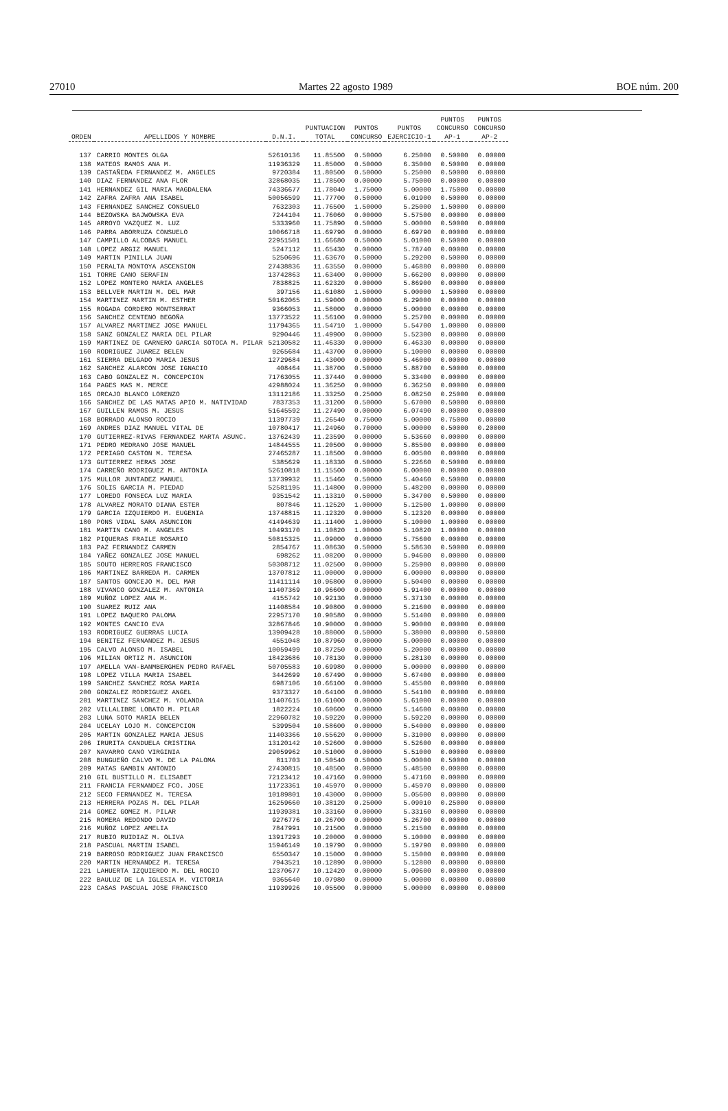27010 Martes 22 agosto 1989 BOE núm. 200
| ORDEN | APELLIDOS Y NOMBRE | D.N.I. | PUNTUACION TOTAL | PUNTOS CONCURSO | PUNTOS EJERCICIO-1 | PUNTOS CONCURSO AP-1 | PUNTOS CONCURSO AP-2 |
| --- | --- | --- | --- | --- | --- | --- | --- |
| 137 | CARRIO MONTES OLGA | 52610136 | 11.85500 | 0.50000 | 6.25000 | 0.50000 | 0.00000 |
| 138 | MATEOS RAMOS ANA M. | 11936329 | 11.85000 | 0.50000 | 6.35000 | 0.50000 | 0.00000 |
| 139 | CASTAÑEDA FERNANDEZ M. ANGELES | 9720384 | 11.80500 | 0.50000 | 5.25000 | 0.50000 | 0.00000 |
| 140 | DIAZ FERNANDEZ ANA FLOR | 32868035 | 11.78500 | 0.00000 | 5.75000 | 0.00000 | 0.00000 |
| 141 | HERNANDEZ GIL MARIA MAGDALENA | 74336677 | 11.78040 | 1.75000 | 5.00000 | 1.75000 | 0.00000 |
| 142 | ZAFRA ZAFRA ANA ISABEL | 50056599 | 11.77700 | 0.50000 | 6.01900 | 0.50000 | 0.00000 |
| 143 | FERNANDEZ SANCHEZ CONSUELO | 7632303 | 11.76500 | 1.50000 | 5.25000 | 1.50000 | 0.00000 |
| 144 | BEZOWSKA BAJWOWSKA EVA | 7244104 | 11.76060 | 0.00000 | 5.57500 | 0.00000 | 0.00000 |
| 145 | ARROYO VAZQUEZ M. LUZ | 5333960 | 11.75890 | 0.50000 | 5.00000 | 0.50000 | 0.00000 |
| 146 | PARRA ABORRUZA CONSUELO | 10066718 | 11.69790 | 0.00000 | 6.69790 | 0.00000 | 0.00000 |
| 147 | CAMPILLO ALCOBAS MANUEL | 22951501 | 11.66680 | 0.50000 | 5.01000 | 0.50000 | 0.00000 |
| 148 | LOPEZ ARGIZ MANUEL | 5247112 | 11.65430 | 0.00000 | 5.78740 | 0.00000 | 0.00000 |
| 149 | MARTIN PINILLA JUAN | 5250696 | 11.63670 | 0.50000 | 5.29200 | 0.50000 | 0.00000 |
| 150 | PERALTA MONTOYA ASCENSION | 27438836 | 11.63550 | 0.00000 | 5.46880 | 0.00000 | 0.00000 |
| 151 | TORRE CANO SERAFIN | 13742863 | 11.63400 | 0.00000 | 5.66200 | 0.00000 | 0.00000 |
| 152 | LOPEZ MONTERO MARIA ANGELES | 7838825 | 11.62320 | 0.00000 | 5.86900 | 0.00000 | 0.00000 |
| 153 | BELLVER MARTIN M. DEL MAR | 397156 | 11.61080 | 1.50000 | 5.00000 | 1.50000 | 0.00000 |
| 154 | MARTINEZ MARTIN M. ESTHER | 50162065 | 11.59000 | 0.00000 | 6.29000 | 0.00000 | 0.00000 |
| 155 | ROGADA CORDERO MONTSERRAT | 9366053 | 11.58000 | 0.00000 | 5.00000 | 0.00000 | 0.00000 |
| 156 | SANCHEZ CENTENO BEGOÑA | 13773522 | 11.56100 | 0.00000 | 5.25700 | 0.00000 | 0.00000 |
| 157 | ALVAREZ MARTINEZ JOSE MANUEL | 11794365 | 11.54710 | 1.00000 | 5.54700 | 1.00000 | 0.00000 |
| 158 | SANZ GONZALEZ MARIA DEL PILAR | 9290446 | 11.49900 | 0.00000 | 5.52300 | 0.00000 | 0.00000 |
| 159 | MARTINEZ DE CARNERO GARCIA SOTOCA M. PILAR | 52130582 | 11.46330 | 0.00000 | 6.46330 | 0.00000 | 0.00000 |
| 160 | RODRIGUEZ JUAREZ BELEN | 9265684 | 11.43700 | 0.00000 | 5.10000 | 0.00000 | 0.00000 |
| 161 | SIERRA DELGADO MARIA JESUS | 12729684 | 11.43000 | 0.00000 | 5.46000 | 0.00000 | 0.00000 |
| 162 | SANCHEZ ALARCON JOSE IGNACIO | 408464 | 11.38700 | 0.50000 | 5.88700 | 0.50000 | 0.00000 |
| 163 | CABO GONZALEZ M. CONCEPCION | 71763055 | 11.37440 | 0.00000 | 5.33400 | 0.00000 | 0.00000 |
| 164 | PAGES MAS M. MERCE | 42988024 | 11.36250 | 0.00000 | 6.36250 | 0.00000 | 0.00000 |
| 165 | ORCAJO BLANCO LORENZO | 13112186 | 11.33250 | 0.25000 | 6.08250 | 0.25000 | 0.00000 |
| 166 | SANCHEZ DE LAS MATAS APIO M. NATIVIDAD | 7837353 | 11.31200 | 0.50000 | 5.67000 | 0.50000 | 0.00000 |
| 167 | GUILLEN RAMOS M. JESUS | 51645592 | 11.27490 | 0.00000 | 6.07490 | 0.00000 | 0.00000 |
| 168 | BORRADO ALONSO ROCIO | 11397739 | 11.26540 | 0.75000 | 5.00000 | 0.75000 | 0.00000 |
| 169 | ANDRES DIAZ MANUEL VITAL DE | 10780417 | 11.24960 | 0.70000 | 5.00000 | 0.50000 | 0.20000 |
| 170 | GUTIERREZ-RIVAS FERNANDEZ MARTA ASUNC. | 13762439 | 11.23590 | 0.00000 | 5.53660 | 0.00000 | 0.00000 |
| 171 | PEDRO MEDRANO JOSE MANUEL | 14844555 | 11.20500 | 0.00000 | 5.85500 | 0.00000 | 0.00000 |
| 172 | PERIAGO CASTON M. TERESA | 27465287 | 11.18500 | 0.00000 | 6.00500 | 0.00000 | 0.00000 |
| 173 | GUTIERREZ HERAS JOSE | 5385629 | 11.18330 | 0.50000 | 5.22660 | 0.50000 | 0.00000 |
| 174 | CARREÑO RODRIGUEZ M. ANTONIA | 52610818 | 11.15500 | 0.00000 | 6.00000 | 0.00000 | 0.00000 |
| 175 | MULLOR JUNTADEZ MANUEL | 13739932 | 11.15460 | 0.50000 | 5.40460 | 0.50000 | 0.00000 |
| 176 | SOLIS GARCIA M. PIEDAD | 52581195 | 11.14800 | 0.00000 | 5.48200 | 0.00000 | 0.00000 |
| 177 | LOREDO FONSECA LUZ MARIA | 9351542 | 11.13310 | 0.50000 | 5.34700 | 0.50000 | 0.00000 |
| 178 | ALVAREZ MORATO DIANA ESTER | 807846 | 11.12520 | 1.00000 | 5.12500 | 1.00000 | 0.00000 |
| 179 | GARCIA IZQUIERDO M. EUGENIA | 13748815 | 11.12320 | 0.00000 | 5.12320 | 0.00000 | 0.00000 |
| 180 | PONS VIDAL SARA ASUNCION | 41494639 | 11.11400 | 1.00000 | 5.10000 | 1.00000 | 0.00000 |
| 181 | MARTIN CANO M. ANGELES | 10493170 | 11.10820 | 1.00000 | 5.10820 | 1.00000 | 0.00000 |
| 182 | PIQUERAS FRAILE ROSARIO | 50815325 | 11.09000 | 0.00000 | 5.75600 | 0.00000 | 0.00000 |
| 183 | PAZ FERNANDEZ CARMEN | 2854767 | 11.08630 | 0.50000 | 5.58630 | 0.50000 | 0.00000 |
| 184 | YAÑEZ GONZALEZ JOSE MANUEL | 698262 | 11.08200 | 0.00000 | 5.94600 | 0.00000 | 0.00000 |
| 185 | SOUTO HERREROS FRANCISCO | 50308712 | 11.02500 | 0.00000 | 5.25900 | 0.00000 | 0.00000 |
| 186 | MARTINEZ BARREDA M. CARMEN | 13707812 | 11.00000 | 0.00000 | 6.00000 | 0.00000 | 0.00000 |
| 187 | SANTOS GONCEJO M. DEL MAR | 11411114 | 10.96800 | 0.00000 | 5.50400 | 0.00000 | 0.00000 |
| 188 | VIVANCO GONZALEZ M. ANTONIA | 11407369 | 10.96600 | 0.00000 | 5.91400 | 0.00000 | 0.00000 |
| 189 | MUÑOZ LOPEZ ANA M. | 4155742 | 10.92130 | 0.00000 | 5.37130 | 0.00000 | 0.00000 |
| 190 | SUAREZ RUIZ ANA | 11408584 | 10.90800 | 0.00000 | 5.21600 | 0.00000 | 0.00000 |
| 191 | LOPEZ BAQUERO PALOMA | 22957170 | 10.90580 | 0.00000 | 5.51400 | 0.00000 | 0.00000 |
| 192 | MONTES CANCIO EVA | 32867846 | 10.90000 | 0.00000 | 5.90000 | 0.00000 | 0.00000 |
| 193 | RODRIGUEZ GUERRAS LUCIA | 13909428 | 10.88000 | 0.50000 | 5.38000 | 0.00000 | 0.50000 |
| 194 | BENITEZ FERNANDEZ M. JESUS | 4551048 | 10.87960 | 0.00000 | 5.00000 | 0.00000 | 0.00000 |
| 195 | CALVO ALONSO M. ISABEL | 10059499 | 10.87250 | 0.00000 | 5.20000 | 0.00000 | 0.00000 |
| 196 | MILIAN ORTIZ M. ASUNCION | 18423686 | 10.78130 | 0.00000 | 5.28130 | 0.00000 | 0.00000 |
| 197 | AMELLA VAN-BANMBERGHEN PEDRO RAFAEL | 50705583 | 10.69980 | 0.00000 | 5.00000 | 0.00000 | 0.00000 |
| 198 | LOPEZ VILLA MARIA ISABEL | 3442699 | 10.67490 | 0.00000 | 5.67400 | 0.00000 | 0.00000 |
| 199 | SANCHEZ SANCHEZ ROSA MARIA | 6987106 | 10.66100 | 0.00000 | 5.45500 | 0.00000 | 0.00000 |
| 200 | GONZALEZ RODRIGUEZ ANGEL | 9373327 | 10.64100 | 0.00000 | 5.54100 | 0.00000 | 0.00000 |
| 201 | MARTINEZ SANCHEZ M. YOLANDA | 11407615 | 10.61000 | 0.00000 | 5.61000 | 0.00000 | 0.00000 |
| 202 | VILLALIBRE LOBATO M. PILAR | 1822224 | 10.60600 | 0.00000 | 5.14600 | 0.00000 | 0.00000 |
| 203 | LUNA SOTO MARIA BELEN | 22960782 | 10.59220 | 0.00000 | 5.59220 | 0.00000 | 0.00000 |
| 204 | UCELAY LOJO M. CONCEPCION | 5399504 | 10.58600 | 0.00000 | 5.54000 | 0.00000 | 0.00000 |
| 205 | MARTIN GONZALEZ MARIA JESUS | 11403366 | 10.55620 | 0.00000 | 5.31000 | 0.00000 | 0.00000 |
| 206 | IRURITA CANDUELA CRISTINA | 13120142 | 10.52600 | 0.00000 | 5.52600 | 0.00000 | 0.00000 |
| 207 | NAVARRO CANO VIRGINIA | 29059962 | 10.51000 | 0.00000 | 5.51000 | 0.00000 | 0.00000 |
| 208 | BUNGUEÑO CALVO M. DE LA PALOMA | 811703 | 10.50540 | 0.50000 | 5.00000 | 0.50000 | 0.00000 |
| 209 | MATAS GAMBIN ANTONIO | 27430815 | 10.48500 | 0.00000 | 5.48500 | 0.00000 | 0.00000 |
| 210 | GIL BUSTILLO M. ELISABET | 72123412 | 10.47160 | 0.00000 | 5.47160 | 0.00000 | 0.00000 |
| 211 | FRANCIA FERNANDEZ FCO. JOSE | 11723361 | 10.45970 | 0.00000 | 5.45970 | 0.00000 | 0.00000 |
| 212 | SECO FERNANDEZ M. TERESA | 10189801 | 10.43000 | 0.00000 | 5.05600 | 0.00000 | 0.00000 |
| 213 | HERRERA POZAS M. DEL PILAR | 16259660 | 10.38120 | 0.25000 | 5.09010 | 0.25000 | 0.00000 |
| 214 | GOMEZ GOMEZ M. PILAR | 11939381 | 10.33160 | 0.00000 | 5.33160 | 0.00000 | 0.00000 |
| 215 | ROMERA REDONDO DAVID | 9276776 | 10.26700 | 0.00000 | 5.26700 | 0.00000 | 0.00000 |
| 216 | MUÑOZ LOPEZ AMELIA | 7847991 | 10.21500 | 0.00000 | 5.21500 | 0.00000 | 0.00000 |
| 217 | RUBIO RUIDIAZ M. OLIVA | 13917293 | 10.20000 | 0.00000 | 5.10000 | 0.00000 | 0.00000 |
| 218 | PASCUAL MARTIN ISABEL | 15946149 | 10.19790 | 0.00000 | 5.19790 | 0.00000 | 0.00000 |
| 219 | BARROSO RODRIGUEZ JUAN FRANCISCO | 6550347 | 10.15000 | 0.00000 | 5.15000 | 0.00000 | 0.00000 |
| 220 | MARTIN HERNANDEZ M. TERESA | 7943521 | 10.12890 | 0.00000 | 5.12800 | 0.00000 | 0.00000 |
| 221 | LAHUERTA IZQUIERDO M. DEL ROCIO | 12370677 | 10.12420 | 0.00000 | 5.09600 | 0.00000 | 0.00000 |
| 222 | BAULUZ DE LA IGLESIA M. VICTORIA | 9365640 | 10.07980 | 0.00000 | 5.00000 | 0.00000 | 0.00000 |
| 223 | CASAS PASCUAL JOSE FRANCISCO | 11939926 | 10.05500 | 0.00000 | 5.00000 | 0.00000 | 0.00000 |